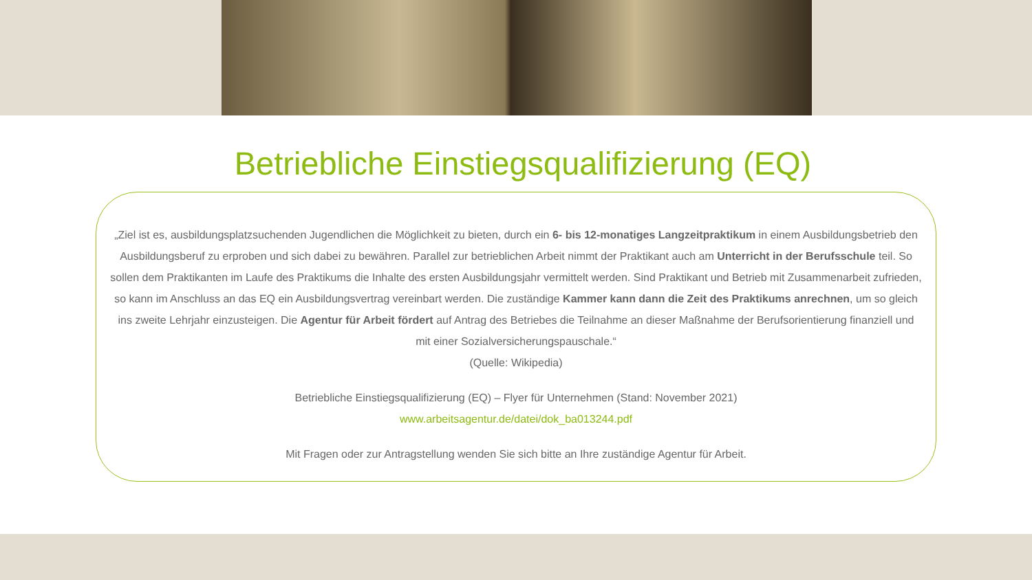Betriebliche Einstiegsqualifizierung (EQ)
„Ziel ist es, ausbildungsplatzsuchenden Jugendlichen die Möglichkeit zu bieten, durch ein 6- bis 12-monatiges Langzeitpraktikum in einem Ausbildungsbetrieb den Ausbildungsberuf zu erproben und sich dabei zu bewähren. Parallel zur betrieblichen Arbeit nimmt der Praktikant auch am Unterricht in der Berufsschule teil. So sollen dem Praktikanten im Laufe des Praktikums die Inhalte des ersten Ausbildungsjahr vermittelt werden. Sind Praktikant und Betrieb mit Zusammenarbeit zufrieden, so kann im Anschluss an das EQ ein Ausbildungsvertrag vereinbart werden. Die zuständige Kammer kann dann die Zeit des Praktikums anrechnen, um so gleich ins zweite Lehrjahr einzusteigen. Die Agentur für Arbeit fördert auf Antrag des Betriebes die Teilnahme an dieser Maßnahme der Berufsorientierung finanziell und mit einer Sozialversicherungspauschale.“
(Quelle: Wikipedia)
Betriebliche Einstiegsqualifizierung (EQ) – Flyer für Unternehmen (Stand: November 2021)
www.arbeitsagentur.de/datei/dok_ba013244.pdf
Mit Fragen oder zur Antragstellung wenden Sie sich bitte an Ihre zuständige Agentur für Arbeit.